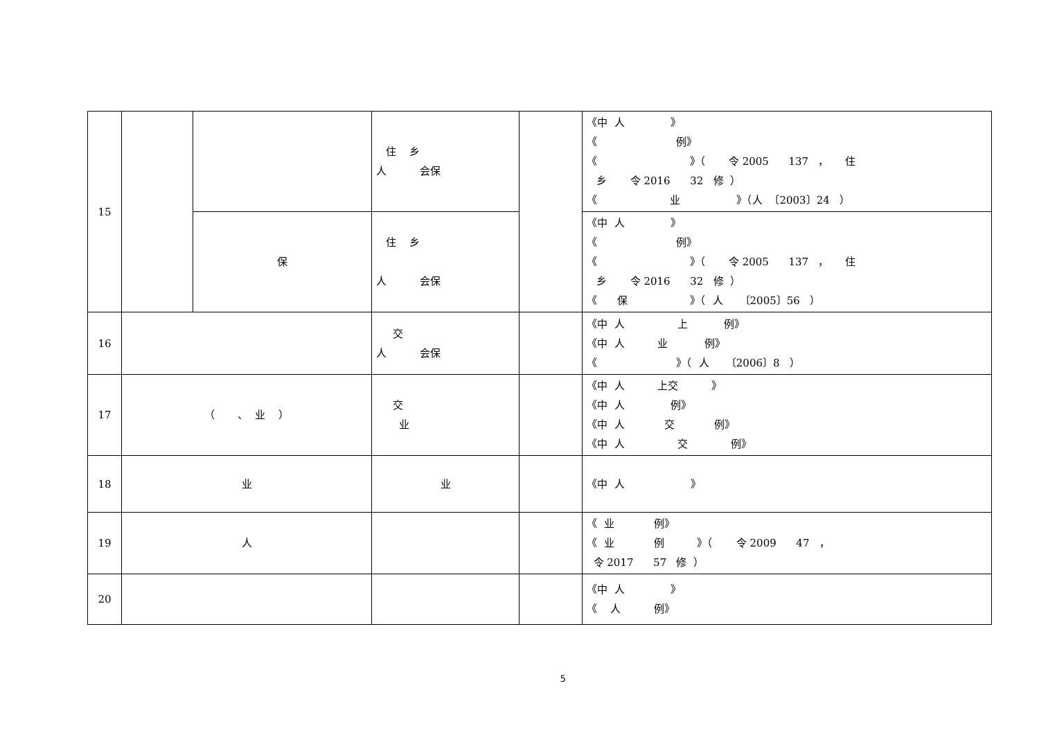| 15 | | | 住 乡 人 会保 | | 《中 人 》 《 例》 《 》（ 令 2005 137 ， 住 乡 令 2016 32 修 ） 《 业 》（人 〔2003〕24 ） |
| | | 保 | 住 乡 人 会保 | | 《中 人 》 《 例》 《 》（ 令 2005 137 ， 住 乡 令 2016 32 修 ） 《 保 》（ 人 〔2005〕56 ） |
| 16 | | | 交 人 会保 | | 《中 人 上 例》 《中 人 业 例》 《 》（ 人 〔2006〕8 ） |
| 17 | （ 、 业 ） | | 交 业 | | 《中 人 上交 》 《中 人 例》 《中 人 交 例》 《中 人 交 例》 |
| 18 | 业 | | 业 | | 《中 人 》 |
| 19 | 人 | | | | 《 业 例》 《 业 例 》（ 令 2009 47 ， 令 2017 57 修 ） |
| 20 | | | | | 《中 人 》 《 人 例》 |
5